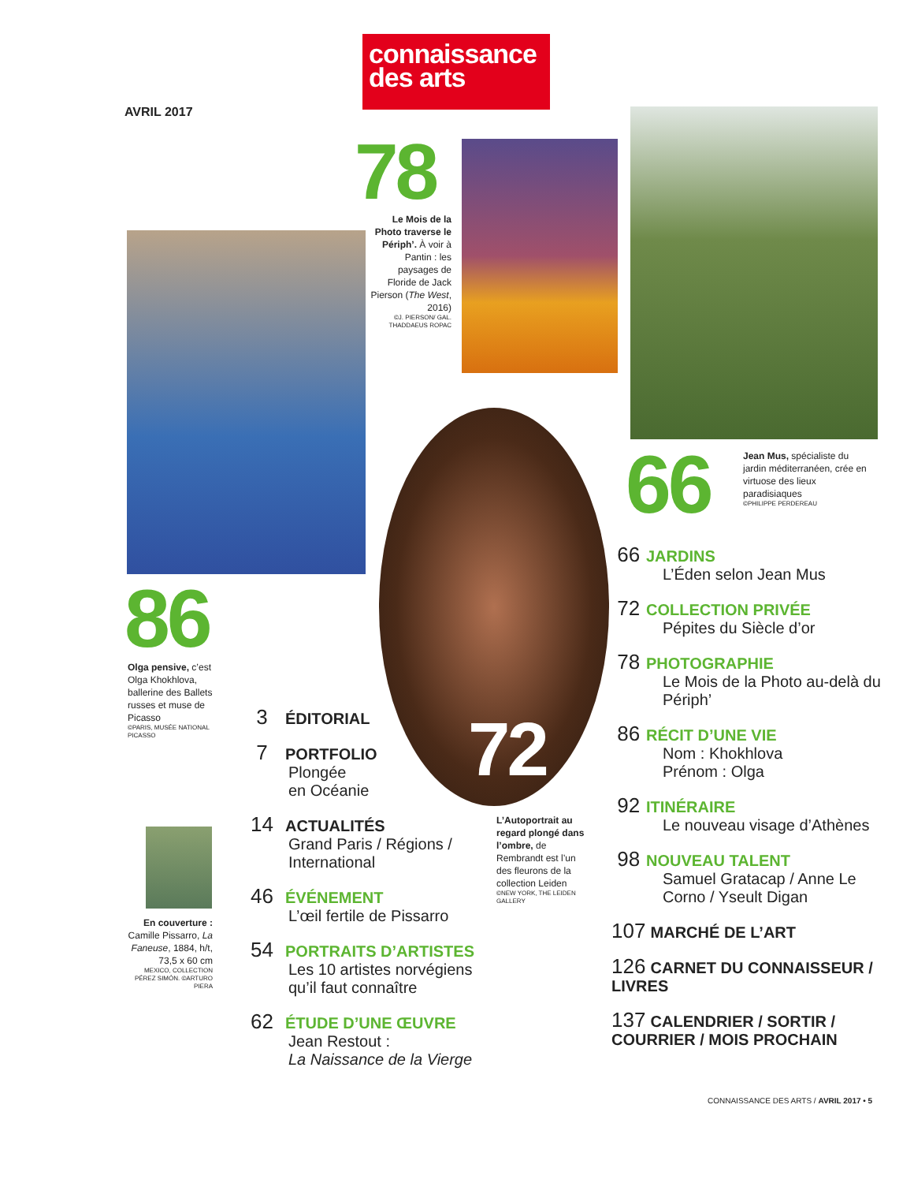connaissance
des arts
AVRIL 2017
78
Le Mois de la Photo traverse le Périph’. À voir à Pantin : les paysages de Floride de Jack Pierson (The West, 2016)
©J. PIERSON/ GAL. THADDAEUS ROPAC
72
66
Jean Mus, spécialiste du jardin méditerranéen, crée en virtuose des lieux paradisiaques
©PHILIPPE PERDEREAU
86
Olga pensive, c’est Olga Khokhlova, ballerine des Ballets russes et muse de Picasso
©PARIS, MUSÉE NATIONAL PICASSO
En couverture : Camille Pissarro, La Faneuse, 1884, h/t, 73,5 x 60 cm
MEXICO, COLLECTION PÉREZ SIMÓN. ©ARTURO PIERA
L’Autoportrait au regard plongé dans l’ombre, de Rembrandt est l’un des fleurons de la collection Leiden
©NEW YORK, THE LEIDEN GALLERY
3 ÉDITORIAL
7 PORTFOLIO
Plongée
en Océanie
14 ACTUALITÉS
Grand Paris / Régions / International
46 ÉVÉNEMENT
L’œil fertile de Pissarro
54 PORTRAITS D’ARTISTES
Les 10 artistes norvégiens qu’il faut connaître
62 ÉTUDE D’UNE ŒUVRE
Jean Restout :
La Naissance de la Vierge
66 JARDINS
L’Éden selon Jean Mus
72 COLLECTION PRIVÉE
Pépites du Siècle d’or
78 PHOTOGRAPHIE
Le Mois de la Photo au-delà du Périph’
86 RÉCIT D’UNE VIE
Nom : Khokhlova
Prénom : Olga
92 ITINÉRAIRE
Le nouveau visage d’Athènes
98 NOUVEAU TALENT
Samuel Gratacap / Anne Le Corno / Yseult Digan
107 MARCHÉ DE L’ART
126 CARNET DU CONNAISSEUR / LIVRES
137 CALENDRIER / SORTIR / COURRIER / MOIS PROCHAIN
CONNAISSANCE DES ARTS / AVRIL 2017 • 5